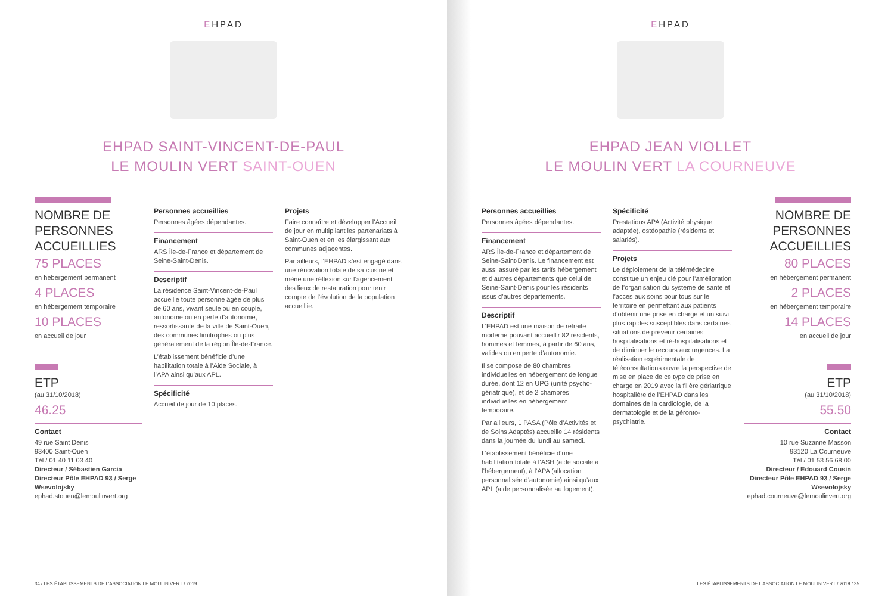EHPAD
EHPAD SAINT-VINCENT-DE-PAUL
LE MOULIN VERT SAINT-OUEN
NOMBRE DE PERSONNES ACCUEILLIES
75 PLACES
en hébergement permanent
4 PLACES
en hébergement temporaire
10 PLACES
en accueil de jour
ETP
(au 31/10/2018)
46.25
Contact
49 rue Saint Denis
93400 Saint-Ouen
Tél / 01 40 11 03 40
Directeur / Sébastien Garcia
Directeur Pôle EHPAD 93 / Serge Wsevolojsky
ephad.stouen@lemoulinvert.org
Personnes accueillies
Personnes âgées dépendantes.
Financement
ARS Île-de-France et département de Seine-Saint-Denis.
Descriptif
La résidence Saint-Vincent-de-Paul accueille toute personne âgée de plus de 60 ans, vivant seule ou en couple, autonome ou en perte d’autonomie, ressortissante de la ville de Saint-Ouen, des communes limitrophes ou plus généralement de la région Île-de-France.
L’établissement bénéficie d’une habilitation totale à l’Aide Sociale, à l’APA ainsi qu’aux APL.
Spécificité
Accueil de jour de 10 places.
Projets
Faire connaître et développer l’Accueil de jour en multipliant les partenariats à Saint-Ouen et en les élargissant aux communes adjacentes.
Par ailleurs, l’EHPAD s’est engagé dans une rénovation totale de sa cuisine et mène une réflexion sur l’agencement des lieux de restauration pour tenir compte de l’évolution de la population accueillie.
34 / LES ÉTABLISSEMENTS DE L’ASSOCIATION LE MOULIN VERT / 2019
EHPAD
EHPAD JEAN VIOLLET
LE MOULIN VERT LA COURNEUVE
Personnes accueillies
Personnes âgées dépendantes.
Financement
ARS Île-de-France et département de Seine-Saint-Denis. Le financement est aussi assuré par les tarifs hébergement et d’autres départements que celui de Seine-Saint-Denis pour les résidents issus d’autres départements.
Descriptif
L’EHPAD est une maison de retraite moderne pouvant accueillir 82 résidents, hommes et femmes, à partir de 60 ans, valides ou en perte d’autonomie.
Il se compose de 80 chambres individuelles en hébergement de longue durée, dont 12 en UPG (unité psycho-gériatrique), et de 2 chambres individuelles en hébergement temporaire.
Par ailleurs, 1 PASA (Pôle d’Activités et de Soins Adaptés) accueille 14 résidents dans la journée du lundi au samedi.
L’établissement bénéficie d’une habilitation totale à l’ASH (aide sociale à l’hébergement), à l’APA (allocation personnalisée d’autonomie) ainsi qu’aux APL (aide personnalisée au logement).
Spécificité
Prestations APA (Activité physique adaptée), ostéopathie (résidents et salariés).
Projets
Le déploiement de la télémédecine constitue un enjeu clé pour l’amélioration de l’organisation du système de santé et l’accès aux soins pour tous sur le territoire en permettant aux patients d’obtenir une prise en charge et un suivi plus rapides susceptibles dans certaines situations de prévenir certaines hospitalisations et ré-hospitalisations et de diminuer le recours aux urgences. La réalisation expérimentale de téléconsultations ouvre la perspective de mise en place de ce type de prise en charge en 2019 avec la filière gériatrique hospitalière de l’EHPAD dans les domaines de la cardiologie, de la dermatologie et de la géronto-psychiatrie.
NOMBRE DE PERSONNES ACCUEILLIES
80 PLACES
en hébergement permanent
2 PLACES
en hébergement temporaire
14 PLACES
en accueil de jour
ETP
(au 31/10/2018)
55.50
Contact
10 rue Suzanne Masson
93120 La Courneuve
Tél / 01 53 56 68 00
Directeur / Edouard Cousin
Directeur Pôle EHPAD 93 / Serge Wsevolojsky
ephad.courneuve@lemoulinvert.org
LES ÉTABLISSEMENTS DE L’ASSOCIATION LE MOULIN VERT / 2019 / 35